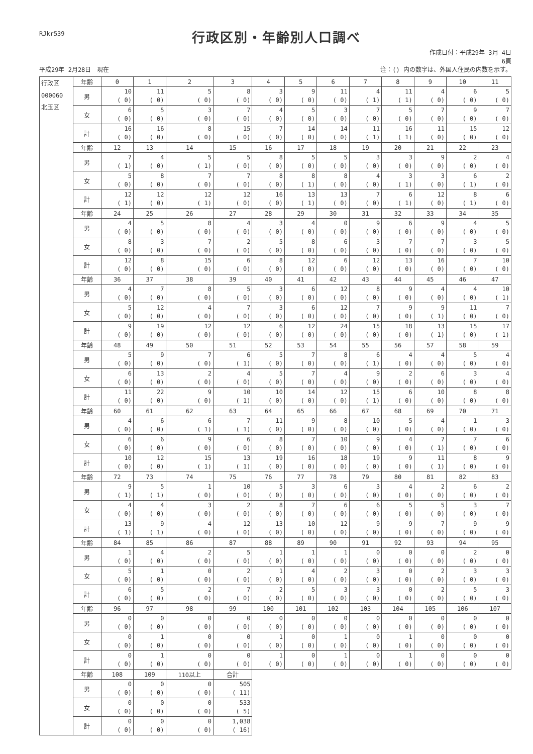RJkr539
行政区別・年齢別人口調べ
作成日付：平成29年 3月 4日
6頁
平成29年 2月28日　現在 注：() 内の数字は、外国人住民の内数を示す。
| 行政区 000060 北玉区 | 年齢 | 0 | 1 | 2 | 3 | 4 | 5 | 6 | 7 | 8 | 9 | 10 | 11 |
| | 男 | 10 ( 0) | 11 ( 0) | 5 ( 0) | 8 ( 0) | 3 ( 0) | 9 ( 0) | 11 ( 0) | 4 ( 1) | 11 ( 1) | 4 ( 0) | 6 ( 0) | 5 ( 0) |
| | 女 | 6 ( 0) | 5 ( 0) | 3 ( 0) | 7 ( 0) | 4 ( 0) | 5 ( 0) | 3 ( 0) | 7 ( 0) | 5 ( 0) | 7 ( 0) | 9 ( 0) | 7 ( 0) |
| | 計 | 16 ( 0) | 16 ( 0) | 8 ( 0) | 15 ( 0) | 7 ( 0) | 14 ( 0) | 14 ( 0) | 11 ( 1) | 16 ( 1) | 11 ( 0) | 15 ( 0) | 12 ( 0) |
| | 年齢 | 12 | 13 | 14 | 15 | 16 | 17 | 18 | 19 | 20 | 21 | 22 | 23 |
| | 男 | 7 ( 1) | 4 ( 0) | 5 ( 1) | 5 ( 0) | 8 ( 0) | 5 ( 0) | 5 ( 0) | 3 ( 0) | 3 ( 0) | 9 ( 0) | 2 ( 0) | 4 ( 0) |
| | 女 | 5 ( 0) | 8 ( 0) | 7 ( 0) | 7 ( 0) | 8 ( 0) | 8 ( 1) | 8 ( 0) | 4 ( 0) | 3 ( 1) | 3 ( 0) | 6 ( 1) | 2 ( 0) |
| | 計 | 12 ( 1) | 12 ( 0) | 12 ( 1) | 12 ( 0) | 16 ( 0) | 13 ( 1) | 13 ( 0) | 7 ( 0) | 6 ( 1) | 12 ( 0) | 8 ( 1) | 6 ( 0) |
| | 年齢 | 24 | 25 | 26 | 27 | 28 | 29 | 30 | 31 | 32 | 33 | 34 | 35 |
| | 男 | 4 ( 0) | 5 ( 0) | 8 ( 0) | 4 ( 0) | 3 ( 0) | 4 ( 0) | 0 ( 0) | 9 ( 0) | 6 ( 0) | 9 ( 0) | 4 ( 0) | 5 ( 0) |
| | 女 | 8 ( 0) | 3 ( 0) | 7 ( 0) | 2 ( 0) | 5 ( 0) | 8 ( 0) | 6 ( 0) | 3 ( 0) | 7 ( 0) | 7 ( 0) | 3 ( 0) | 5 ( 0) |
| | 計 | 12 ( 0) | 8 ( 0) | 15 ( 0) | 6 ( 0) | 8 ( 0) | 12 ( 0) | 6 ( 0) | 12 ( 0) | 13 ( 0) | 16 ( 0) | 7 ( 0) | 10 ( 0) |
| | 年齢 | 36 | 37 | 38 | 39 | 40 | 41 | 42 | 43 | 44 | 45 | 46 | 47 |
| | 男 | 4 ( 0) | 7 ( 0) | 8 ( 0) | 5 ( 0) | 3 ( 0) | 6 ( 0) | 12 ( 0) | 8 ( 0) | 9 ( 0) | 4 ( 0) | 4 ( 0) | 10 ( 1) |
| | 女 | 5 ( 0) | 12 ( 0) | 4 ( 0) | 7 ( 0) | 3 ( 0) | 6 ( 0) | 12 ( 0) | 7 ( 0) | 9 ( 0) | 9 ( 1) | 11 ( 0) | 7 ( 0) |
| | 計 | 9 ( 0) | 19 ( 0) | 12 ( 0) | 12 ( 0) | 6 ( 0) | 12 ( 0) | 24 ( 0) | 15 ( 0) | 18 ( 0) | 13 ( 1) | 15 ( 0) | 17 ( 1) |
| | 年齢 | 48 | 49 | 50 | 51 | 52 | 53 | 54 | 55 | 56 | 57 | 58 | 59 |
| | 男 | 5 ( 0) | 9 ( 0) | 7 ( 0) | 6 ( 1) | 5 ( 0) | 7 ( 0) | 8 ( 0) | 6 ( 1) | 4 ( 0) | 4 ( 0) | 5 ( 0) | 4 ( 0) |
| | 女 | 6 ( 0) | 13 ( 0) | 2 ( 0) | 4 ( 0) | 5 ( 0) | 7 ( 0) | 4 ( 0) | 9 ( 0) | 2 ( 0) | 6 ( 0) | 3 ( 0) | 4 ( 0) |
| | 計 | 11 ( 0) | 22 ( 0) | 9 ( 0) | 10 ( 1) | 10 ( 0) | 14 ( 0) | 12 ( 0) | 15 ( 1) | 6 ( 0) | 10 ( 0) | 8 ( 0) | 8 ( 0) |
| | 年齢 | 60 | 61 | 62 | 63 | 64 | 65 | 66 | 67 | 68 | 69 | 70 | 71 |
| | 男 | 4 ( 0) | 6 ( 0) | 6 ( 1) | 7 ( 1) | 11 ( 0) | 9 ( 0) | 8 ( 0) | 10 ( 0) | 5 ( 0) | 4 ( 0) | 1 ( 0) | 3 ( 0) |
| | 女 | 6 ( 0) | 6 ( 0) | 9 ( 0) | 6 ( 0) | 8 ( 0) | 7 ( 0) | 10 ( 0) | 9 ( 0) | 4 ( 0) | 7 ( 1) | 7 ( 0) | 6 ( 0) |
| | 計 | 10 ( 0) | 12 ( 0) | 15 ( 1) | 13 ( 1) | 19 ( 0) | 16 ( 0) | 18 ( 0) | 19 ( 0) | 9 ( 0) | 11 ( 1) | 8 ( 0) | 9 ( 0) |
| | 年齢 | 72 | 73 | 74 | 75 | 76 | 77 | 78 | 79 | 80 | 81 | 82 | 83 |
| | 男 | 9 ( 1) | 5 ( 1) | 1 ( 0) | 10 ( 0) | 5 ( 0) | 3 ( 0) | 6 ( 0) | 3 ( 0) | 4 ( 0) | 2 ( 0) | 6 ( 0) | 2 ( 0) |
| | 女 | 4 ( 0) | 4 ( 0) | 3 ( 0) | 2 ( 0) | 8 ( 0) | 7 ( 0) | 6 ( 0) | 6 ( 0) | 5 ( 0) | 5 ( 0) | 3 ( 0) | 7 ( 0) |
| | 計 | 13 ( 1) | 9 ( 1) | 4 ( 0) | 12 ( 0) | 13 ( 0) | 10 ( 0) | 12 ( 0) | 9 ( 0) | 9 ( 0) | 7 ( 0) | 9 ( 0) | 9 ( 0) |
| | 年齢 | 84 | 85 | 86 | 87 | 88 | 89 | 90 | 91 | 92 | 93 | 94 | 95 |
| | 男 | 1 ( 0) | 4 ( 0) | 2 ( 0) | 5 ( 0) | 1 ( 0) | 1 ( 0) | 1 ( 0) | 0 ( 0) | 0 ( 0) | 0 ( 0) | 2 ( 0) | 0 ( 0) |
| | 女 | 5 ( 0) | 1 ( 0) | 0 ( 0) | 2 ( 0) | 1 ( 0) | 4 ( 0) | 2 ( 0) | 3 ( 0) | 0 ( 0) | 2 ( 0) | 3 ( 0) | 3 ( 0) |
| | 計 | 6 ( 0) | 5 ( 0) | 2 ( 0) | 7 ( 0) | 2 ( 0) | 5 ( 0) | 3 ( 0) | 3 ( 0) | 0 ( 0) | 2 ( 0) | 5 ( 0) | 3 ( 0) |
| | 年齢 | 96 | 97 | 98 | 99 | 100 | 101 | 102 | 103 | 104 | 105 | 106 | 107 |
| | 男 | 0 ( 0) | 0 ( 0) | 0 ( 0) | 0 ( 0) | 0 ( 0) | 0 ( 0) | 0 ( 0) | 0 ( 0) | 0 ( 0) | 0 ( 0) | 0 ( 0) | 0 ( 0) |
| | 女 | 0 ( 0) | 1 ( 0) | 0 ( 0) | 0 ( 0) | 1 ( 0) | 0 ( 0) | 1 ( 0) | 0 ( 0) | 1 ( 0) | 0 ( 0) | 0 ( 0) | 0 ( 0) |
| | 計 | 0 ( 0) | 1 ( 0) | 0 ( 0) | 0 ( 0) | 1 ( 0) | 0 ( 0) | 1 ( 0) | 0 ( 0) | 1 ( 0) | 0 ( 0) | 0 ( 0) | 0 ( 0) |
| | 年齢 | 108 | 109 | 110以上 | 合計 | | | | | | | | |
| | 男 | 0 ( 0) | 0 ( 0) | 0 ( 0) | 505 ( 11) | | | | | | | | |
| | 女 | 0 ( 0) | 0 ( 0) | 0 ( 0) | 533 ( 5) | | | | | | | | |
| | 計 | 0 ( 0) | 0 ( 0) | 0 ( 0) | 1,038 ( 16) | | | | | | | | |